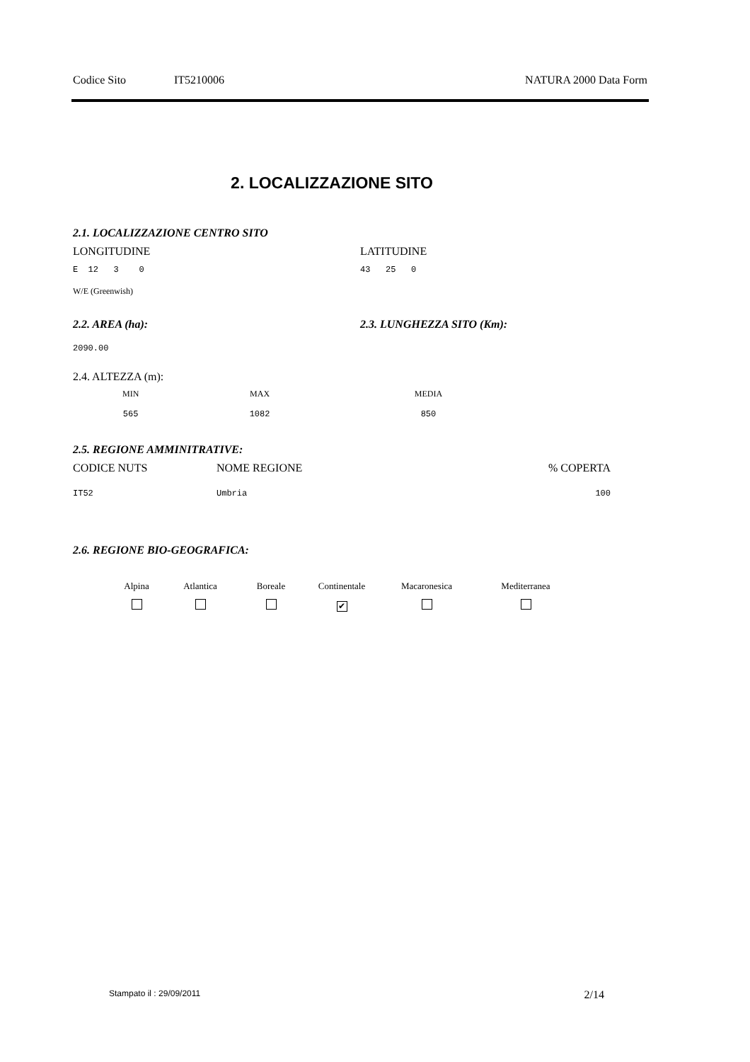Codice Sito IT5210006 NATURA 2000 Data Form
2. LOCALIZZAZIONE SITO
2.1. LOCALIZZAZIONE CENTRO SITO
LONGITUDINE LATITUDINE
E 12 3 0 43 25 0
W/E (Greenwish)
2.2. AREA (ha): 2.3. LUNGHEZZA SITO (Km):
2090.00
2.4. ALTEZZA (m):
| MIN | MAX | MEDIA |
| 565 | 1082 | 850 |
2.5. REGIONE AMMINITRATIVE:
| CODICE NUTS | NOME REGIONE | % COPERTA |
| IT52 | Umbria | 100 |
2.6. REGIONE BIO-GEOGRAFICA:
| Alpina | Atlantica | Boreale | Continentale | Macaronesica | Mediterranea |
| | | | ✔ | | |
Stampato il : 29/09/2011 2/14